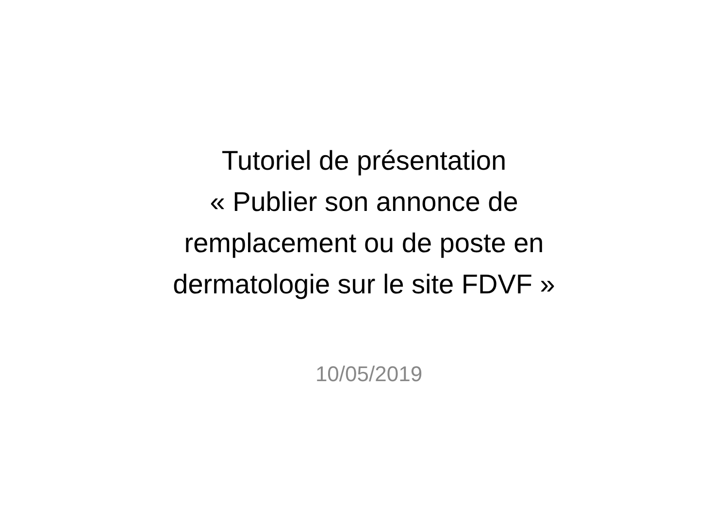Tutoriel de présentation
« Publier son annonce de
remplacement ou de poste en
dermatologie sur le site FDVF »
10/05/2019